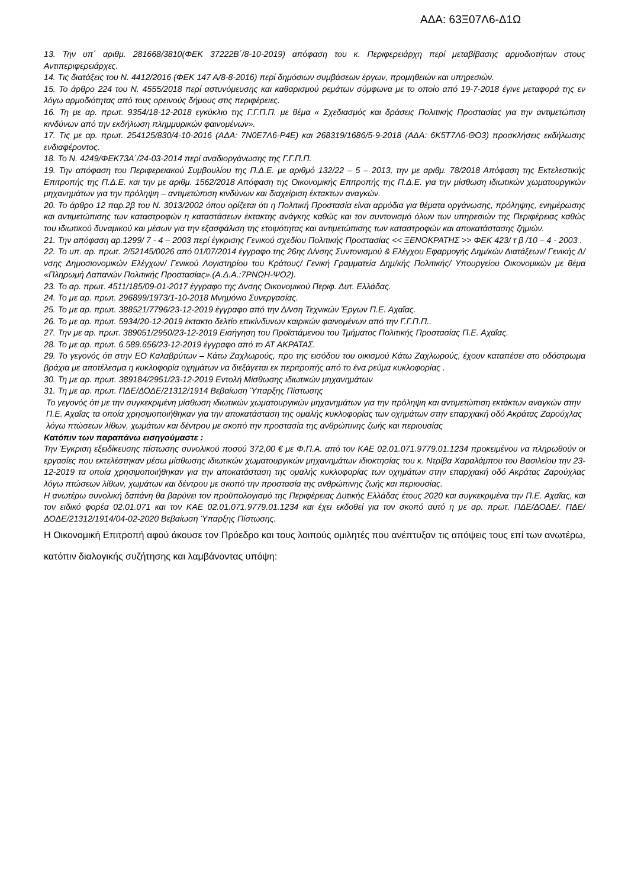ΑΔΑ: 63Ξ07Λ6-Δ1Ω
13. Την υπ΄ αριθμ. 281668/3810(ΦΕΚ 37222Β΄/8-10-2019) απόφαση του κ. Περιφερειάρχη περί μεταβίβασης αρμοδιοτήτων στους Αντιπεριφερειάρχες.
14. Τις διατάξεις του Ν. 4412/2016 (ΦΕΚ 147 Α/8-8-2016) περί δημόσιων συμβάσεων έργων, προμηθειών και υπηρεσιών.
15. Το άρθρο 224 του Ν. 4555/2018 περί αστυνόμευσης και καθαρισμού ρεμάτων σύμφωνα με το οποίο από 19-7-2018 έγινε μεταφορά της εν λόγω αρμοδιότητας από τους ορεινούς δήμους στις περιφέρειες.
16. Τη με αρ. πρωτ. 9354/18-12-2018 εγκύκλιο της Γ.Γ.Π.Π. με θέμα « Σχεδιασμός και δράσεις Πολιτικής Προστασίας για την αντιμετώπιση κινδύνων από την εκδήλωση πλημμυρικών φαινομένων».
17. Τις με αρ. πρωτ. 254125/830/4-10-2016 (ΑΔΑ: 7Ν0Ε7Λ6-Ρ4Ε) και 268319/1686/5-9-2018 (ΑΔΑ: 6Κ5Τ7Λ6-ΘΟ3) προσκλήσεις εκδήλωσης ενδιαφέροντος.
18. Το Ν. 4249/ΦΕΚ73Α΄/24-03-2014 περί αναδιοργάνωσης της Γ.Γ.Π.Π.
19. Την απόφαση του Περιφερειακού Συμβουλίου της Π.Δ.Ε. με αριθμό 132/22 – 5 – 2013, την με αριθμ. 78/2018 Απόφαση της Εκτελεστικής Επιτροπής της Π.Δ.Ε. και την με αριθμ. 1562/2018 Απόφαση της Οικονομικής Επιτροπής της Π.Δ.Ε. για την μίσθωση ιδιωτικών χωματουργικών μηχανημάτων για την πρόληψη – αντιμετώπιση κινδύνων και διαχείριση έκτακτων αναγκών.
20. Το άρθρο 12 παρ.2β του Ν. 3013/2002 όπου ορίζεται ότι η Πολιτική Προστασία είναι αρμόδια για θέματα οργάνωσης, πρόληψης, ενημέρωσης και αντιμετώπισης των καταστροφών η καταστάσεων έκτακτης ανάγκης καθώς και τον συντονισμό όλων των υπηρεσιών της Περιφέρειας καθώς του ιδιωτικού δυναμικού και μέσων για την εξασφάλιση της ετοιμότητας και αντιμετώπισης των καταστροφών και αποκατάστασης ζημιών.
21. Την απόφαση αρ.1299/ 7 - 4 – 2003 περί έγκρισης Γενικού σχεδίου Πολιτικής Προστασίας << ΞΕΝΟΚΡΑΤΗΣ >> ΦΕΚ 423/ τ β /10 – 4 - 2003 .
22. Το υπ. αρ. πρωτ. 2/52145/0026 από 01/07/2014 έγγραφο της 26ης Δ/νσης Συντονισμού & Ελέγχου Εφαρμογής Δημ/κών Διατάξεων/ Γενικής Δ/νσης Δημοσιονομικών Ελέγχων/ Γενικού Λογιστηρίου του Κράτους/ Γενική Γραμματεία Δημ/κής Πολιτικής/ Υπουργείου Οικονομικών με θέμα «Πληρωμή Δαπανών Πολιτικής Προστασίας».(Α.Δ.Α.:7ΡΝΩΗ-ΨΟ2).
23. Το αρ. πρωτ. 4511/185/09-01-2017 έγγραφο της Δνσης Οικονομικού Περιφ. Δυτ. Ελλάδας.
24. Το με αρ. πρωτ. 296899/1973/1-10-2018 Μνημόνιο Συνεργασίας.
25. Το με αρ. πρωτ. 388521/7796/23-12-2019 έγγραφο από την Δ/νση Τεχνικών Έργων Π.Ε. Αχαΐας.
26. Το με αρ. πρωτ. 5934/20-12-2019 έκτακτο δελτίο επικίνδυνων καιρικών φαινομένων από την Γ.Γ.Π.Π..
27. Την με αρ. πρωτ. 389051/2950/23-12-2019 Εισήγηση του Προϊστάμενου του Τμήματος Πολιτικής Προστασίας Π.Ε. Αχαΐας.
28. Το με αρ. πρωτ. 6.589.656/23-12-2019 έγγραφο από το ΑΤ ΑΚΡΑΤΑΣ.
29. Το γεγονός ότι στην ΕΟ Καλαβρύτων – Κάτω Ζαχλωρούς, προ της εισόδου του οικισμού Κάτω Ζαχλωρούς, έχουν καταπέσει στο οδόστρωμα βράχια με αποτέλεσμα η κυκλοφορία οχημάτων να διεξάγεται εκ περιτροπής από το ένα ρεύμα κυκλοφορίας .
30. Τη με αρ. πρωτ. 389184/2951/23-12-2019 Εντολή Μίσθωσης ιδιωτικών μηχανημάτων
31. Τη με αρ. πρωτ. ΠΔΕ/ΔΟΔΕ/21312/1914 Βεβαίωση Ύπαρξης Πίστωσης
Το γεγονός ότι με την συγκεκριμένη μίσθωση ιδιωτικών χωματουργικών μηχανημάτων για την πρόληψη και αντιμετώπιση εκτάκτων αναγκών στην Π.Ε. Αχαΐας τα οποία χρησιμοποιήθηκαν για την αποκατάσταση της ομαλής κυκλοφορίας των οχημάτων στην επαρχιακή οδό Ακράτας Ζαρούχλας λόγω πτώσεων λίθων, χωμάτων και δέντρου με σκοπό την προστασία της ανθρώπινης ζωής και περιουσίας
Κατόπιν των παραπάνω εισηγούμαστε :
Την Έγκριση εξειδίκευσης πίστωσης συνολικού ποσού 372,00 € με Φ.Π.Α. από τον ΚΑΕ 02.01.071.9779.01.1234 προκειμένου να πληρωθούν οι εργασίες που εκτελέστηκαν μέσω μίσθωσης ιδιωτικών χωματουργικών μηχανημάτων ιδιοκτησίας του κ. Ντρίβα Χαραλάμπου του Βασιλείου την 23-12-2019 τα οποία χρησιμοποιήθηκαν για την αποκατάσταση της ομαλής κυκλοφορίας των οχημάτων στην επαρχιακή οδό Ακράτας Ζαρούχλας λόγω πτώσεων λίθων, χωμάτων και δέντρου με σκοπό την προστασία της ανθρώπινης ζωής και περιουσίας.
Η ανωτέρω συνολική δαπάνη θα βαρύνει τον προϋπολογισμό της Περιφέρειας Δυτικής Ελλάδας έτους 2020 και συγκεκριμένα την Π.Ε. Αχαΐας, και τον ειδικό φορέα 02.01.071 και τον ΚΑΕ 02.01.071.9779.01.1234 και έχει εκδοθεί για τον σκοπό αυτό η με αρ. πρωτ. ΠΔΕ/ΔΟΔΕ/. ΠΔΕ/ΔΟΔΕ/21312/1914/04-02-2020 Βεβαίωση Ύπαρξης Πίστωσης.
Η Οικονομική Επιτροπή αφού άκουσε τον Πρόεδρο και τους λοιπούς ομιλητές που ανέπτυξαν τις απόψεις τους επί των ανωτέρω, κατόπιν διαλογικής συζήτησης και λαμβάνοντας υπόψη: